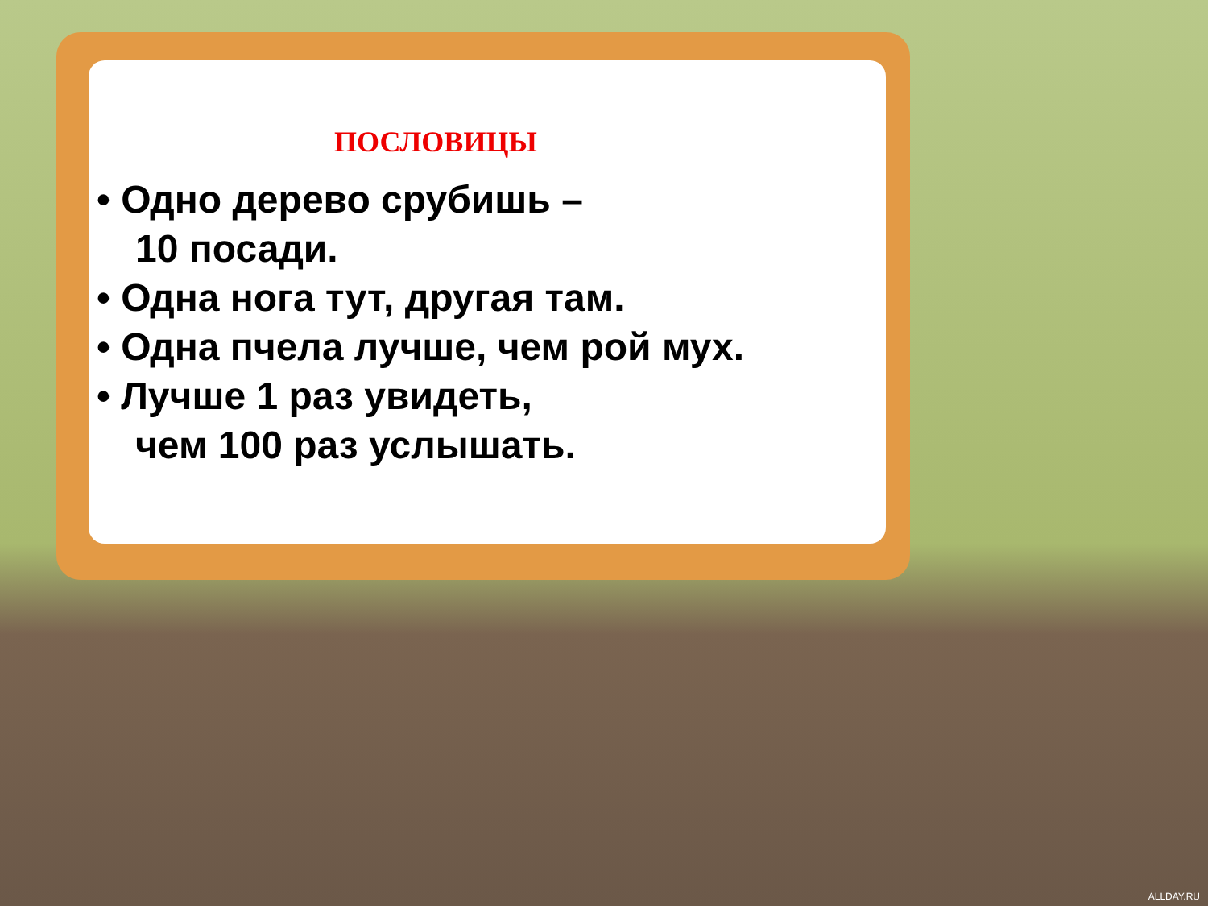ПОСЛОВИЦЫ
• Одно дерево срубишь –
10 посади.
• Одна нога тут, другая там.
• Одна пчела лучше, чем рой мух.
• Лучше 1 раз увидеть,
чем 100 раз услышать.
ALLDAY.RU